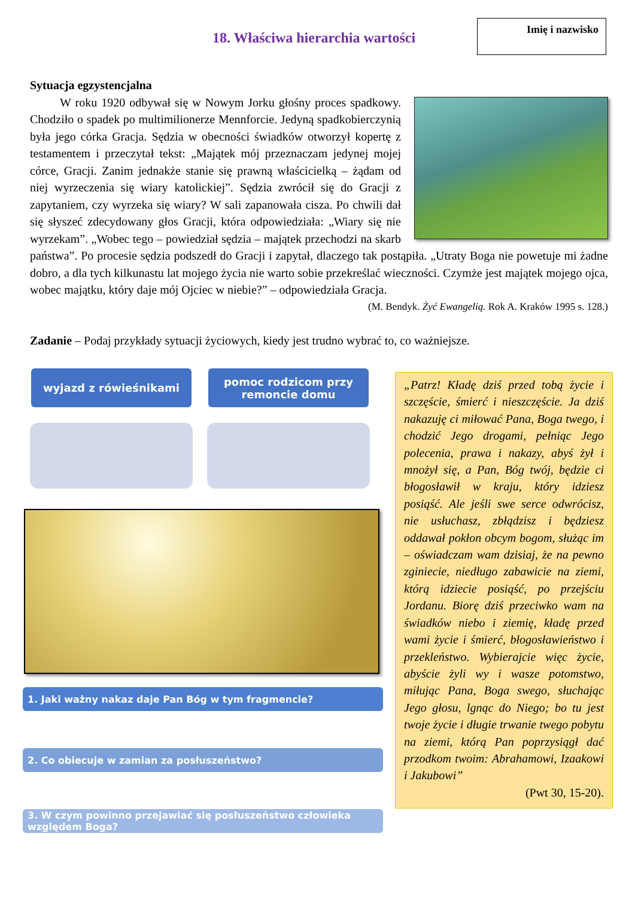18. Właściwa hierarchia wartości
Imię i nazwisko
Sytuacja egzystencjalna
   W roku 1920 odbywał się w Nowym Jorku głośny proces spadkowy. Chodziło o spadek po multimilionerze Mennforcie. Jedyną spadkobierczynią była jego córka Gracja. Sędzia w obecności świadków otworzył kopertę z testamentem i przeczytał tekst: „Majątek mój przeznaczam jedynej mojej córce, Gracji. Zanim jednakże stanie się prawną właścicielką – żądam od niej wyrzeczenia się wiary katolickiej”. Sędzia zwrócił się do Gracji z zapytaniem, czy wyrzeka się wiary? W sali zapanowała cisza. Po chwili dał się słyszeć zdecydowany głos Gracji, która odpowiedziała: „Wiary się nie wyrzekam”. „Wobec tego – powiedział sędzia – majątek przechodzi na skarb państwa”. Po procesie sędzia podszedł do Gracji i zapytał, dlaczego tak postąpiła. „Utraty Boga nie powetuje mi żadne dobro, a dla tych kilkunastu lat mojego życia nie warto sobie przekreślać wieczności. Czymże jest majątek mojego ojca, wobec majątku, który daje mój Ojciec w niebie?” – odpowiedziała Gracja.
(M. Bendyk. Żyć Ewangelią. Rok A. Kraków 1995 s. 128.)
Zadanie – Podaj przykłady sytuacji życiowych, kiedy jest trudno wybrać to, co ważniejsze.
wyjazd z rówieśnikami
pomoc rodzicom przy remoncie domu
1. Jaki ważny nakaz daje Pan Bóg w tym fragmencie?
2. Co obiecuje w zamian za posłuszeństwo?
3. W czym powinno przejawiać się posłuszeństwo człowieka względem Boga?
„Patrz! Kładę dziś przed tobą życie i szczęście, śmierć i nieszczęście. Ja dziś nakazuję ci miłować Pana, Boga twego, i chodzić Jego drogami, pełniąc Jego polecenia, prawa i nakazy, abyś żył i mnożył się, a Pan, Bóg twój, będzie ci błogosławił w kraju, który idziesz posiąść. Ale jeśli swe serce odwrócisz, nie usłuchasz, zbłądzisz i będziesz oddawał pokłon obcym bogom, służąc im – oświadczam wam dzisiaj, że na pewno zginiecie, niedługo zabawicie na ziemi, którą idziecie posiąść, po przejściu Jordanu. Biorę dziś przeciwko wam na świadków niebo i ziemię, kładę przed wami życie i śmierć, błogosławieństwo i przekleństwo. Wybierajcie więc życie, abyście żyli wy i wasze potomstwo, miłując Pana, Boga swego, słuchając Jego głosu, lgnąc do Niego; bo tu jest twoje życie i długie trwanie twego pobytu na ziemi, którą Pan poprzysiągł dać przodkom twoim: Abrahamowi, Izaakowi i Jakubowi”
(Pwt 30, 15-20).